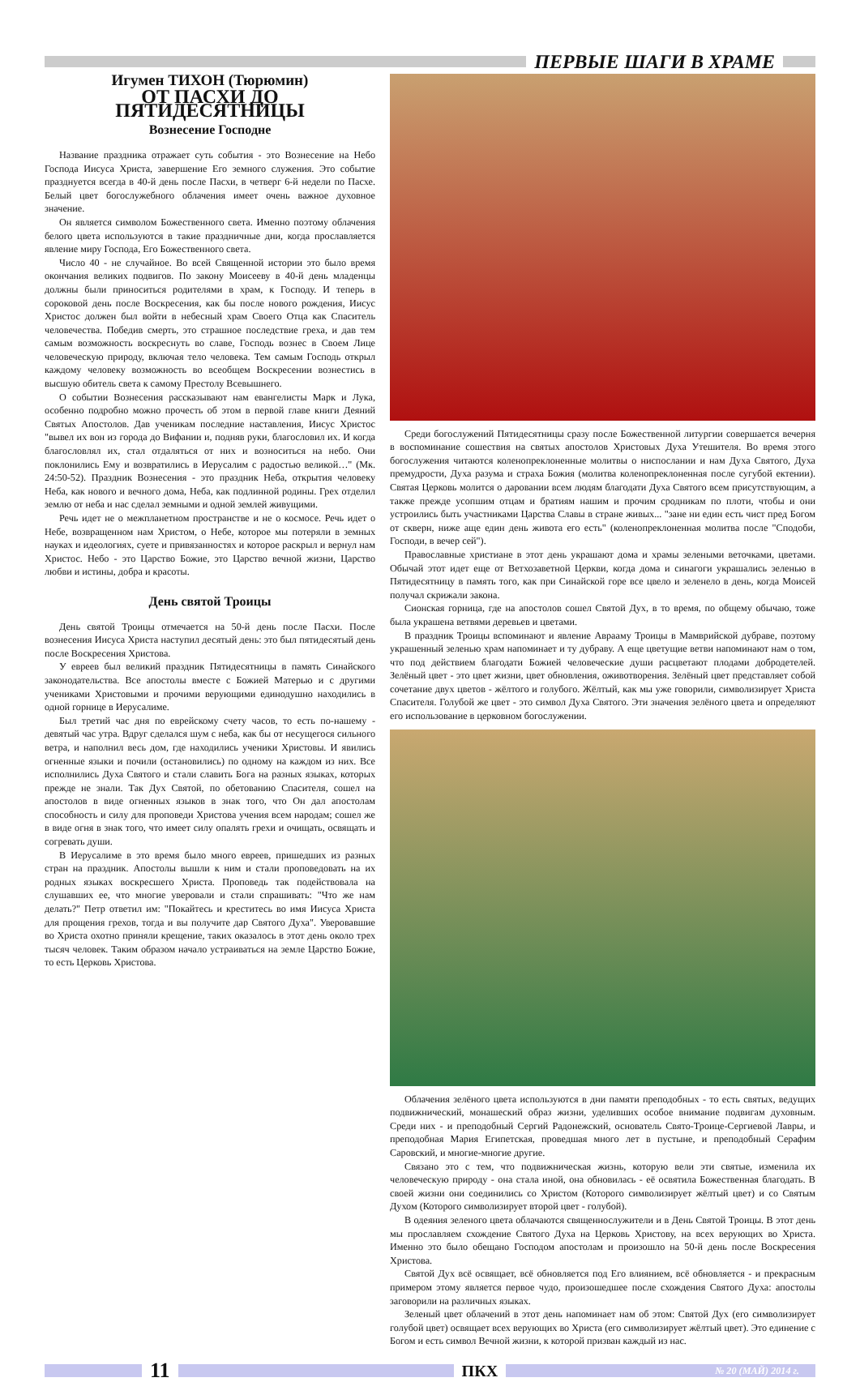ПЕРВЫЕ ШАГИ В ХРАМЕ
Игумен ТИХОН (Тюрюмин)
ОТ ПАСХИ ДО ПЯТИДЕСЯТНИЦЫ
Вознесение Господне
Название праздника отражает суть события - это Вознесение на Небо Господа Иисуса Христа, завершение Его земного служения. Это событие празднуется всегда в 40-й день после Пасхи, в четверг 6-й недели по Пасхе. Белый цвет богослужебного облачения имеет очень важное духовное значение.
Он является символом Божественного света. Именно поэтому облачения белого цвета используются в такие праздничные дни, когда прославляется явление миру Господа, Его Божественного света.
Число 40 - не случайное. Во всей Священной истории это было время окончания великих подвигов. По закону Моисееву в 40-й день младенцы должны были приноситься родителями в храм, к Господу. И теперь в сороковой день после Воскресения, как бы после нового рождения, Иисус Христос должен был войти в небесный храм Своего Отца как Спаситель человечества. Победив смерть, это страшное последствие греха, и дав тем самым возможность воскреснуть во славе, Господь вознес в Своем Лице человеческую природу, включая тело человека. Тем самым Господь открыл каждому человеку возможность во всеобщем Воскресении вознестись в высшую обитель света к самому Престолу Всевышнего.
О событии Вознесения рассказывают нам евангелисты Марк и Лука, особенно подробно можно прочесть об этом в первой главе книги Деяний Святых Апостолов. Дав ученикам последние наставления, Иисус Христос "вывел их вон из города до Вифании и, подняв руки, благословил их. И когда благословлял их, стал отдаляться от них и возноситься на небо. Они поклонились Ему и возвратились в Иерусалим с радостью великой…" (Мк. 24:50-52). Праздник Вознесения - это праздник Неба, открытия человеку Неба, как нового и вечного дома, Неба, как подлинной родины. Грех отделил землю от неба и нас сделал земными и одной землей живущими.
Речь идет не о межпланетном пространстве и не о космосе. Речь идет о Небе, возвращенном нам Христом, о Небе, которое мы потеряли в земных науках и идеологиях, суете и привязанностях и которое раскрыл и вернул нам Христос. Небо - это Царство Божие, это Царство вечной жизни, Царство любви и истины, добра и красоты.
День святой Троицы
День святой Троицы отмечается на 50-й день после Пасхи. После вознесения Иисуса Христа наступил десятый день: это был пятидесятый день после Воскресения Христова.
У евреев был великий праздник Пятидесятницы в память Синайского законодательства. Все апостолы вместе с Божией Матерью и с другими учениками Христовыми и прочими верующими единодушно находились в одной горнице в Иерусалиме.
Был третий час дня по еврейскому счету часов, то есть по-нашему - девятый час утра. Вдруг сделался шум с неба, как бы от несущегося сильного ветра, и наполнил весь дом, где находились ученики Христовы. И явились огненные языки и почили (остановились) по одному на каждом из них. Все исполнились Духа Святого и стали славить Бога на разных языках, которых прежде не знали. Так Дух Святой, по обетованию Спасителя, сошел на апостолов в виде огненных языков в знак того, что Он дал апостолам способность и силу для проповеди Христова учения всем народам; сошел же в виде огня в знак того, что имеет силу опалять грехи и очищать, освящать и согревать души.
В Иерусалиме в это время было много евреев, пришедших из разных стран на праздник. Апостолы вышли к ним и стали проповедовать на их родных языках воскресшего Христа. Проповедь так подействовала на слушавших ее, что многие уверовали и стали спрашивать: "Что же нам делать?" Петр ответил им: "Покайтесь и креститесь во имя Иисуса Христа для прощения грехов, тогда и вы получите дар Святого Духа". Уверовавшие во Христа охотно приняли крещение, таких оказалось в этот день около трех тысяч человек. Таким образом начало устраиваться на земле Царство Божие, то есть Церковь Христова.
Среди богослужений Пятидесятницы сразу после Божественной литургии совершается вечерня в воспоминание сошествия на святых апостолов Христовых Духа Утешителя. Во время этого богослужения читаются коленопреклоненные молитвы о ниспослании и нам Духа Святого, Духа премудрости, Духа разума и страха Божия (молитва коленопреклоненная после сугубой ектении). Святая Церковь молится о даровании всем людям благодати Духа Святого всем присутствующим, а также прежде усопшим отцам и братиям нашим и прочим сродникам по плоти, чтобы и они устроились быть участниками Царства Славы в стране живых... "зане ни един есть чист пред Богом от скверн, ниже аще един день живота его есть" (коленопреклоненная молитва после "Сподоби, Господи, в вечер сей").
Православные христиане в этот день украшают дома и храмы зелеными веточками, цветами. Обычай этот идет еще от Ветхозаветной Церкви, когда дома и синагоги украшались зеленью в Пятидесятницу в память того, как при Синайской горе все цвело и зеленело в день, когда Моисей получал скрижали закона.
Сионская горница, где на апостолов сошел Святой Дух, в то время, по общему обычаю, тоже была украшена ветвями деревьев и цветами.
В праздник Троицы вспоминают и явление Аврааму Троицы в Мамврийской дубраве, поэтому украшенный зеленью храм напоминает и ту дубраву. А еще цветущие ветви напоминают нам о том, что под действием благодати Божией человеческие души расцветают плодами добродетелей. Зелёный цвет - это цвет жизни, цвет обновления, оживотворения. Зелёный цвет представляет собой сочетание двух цветов - жёлтого и голубого. Жёлтый, как мы уже говорили, символизирует Христа Спасителя. Голубой же цвет - это символ Духа Святого. Эти значения зелёного цвета и определяют его использование в церковном богослужении.
Облачения зелёного цвета используются в дни памяти преподобных - то есть святых, ведущих подвижнический, монашеский образ жизни, уделивших особое внимание подвигам духовным. Среди них - и преподобный Сергий Радонежский, основатель Свято-Троице-Сергиевой Лавры, и преподобная Мария Египетская, проведшая много лет в пустыне, и преподобный Серафим Саровский, и многие-многие другие.
Связано это с тем, что подвижническая жизнь, которую вели эти святые, изменила их человеческую природу - она стала иной, она обновилась - её освятила Божественная благодать. В своей жизни они соединились со Христом (Которого символизирует жёлтый цвет) и со Святым Духом (Которого символизирует второй цвет - голубой).
В одеяния зеленого цвета облачаются священнослужители и в День Святой Троицы. В этот день мы прославляем схождение Святого Духа на Церковь Христову, на всех верующих во Христа. Именно это было обещано Господом апостолам и произошло на 50-й день после Воскресения Христова.
Святой Дух всё освящает, всё обновляется под Его влиянием, всё обновляется - и прекрасным примером этому является первое чудо, произошедшее после схождения Святого Духа: апостолы заговорили на различных языках.
Зеленый цвет облачений в этот день напоминает нам об этом: Святой Дух (его символизирует голубой цвет) освящает всех верующих во Христа (его символизирует жёлтый цвет). Это единение с Богом и есть символ Вечной жизни, к которой призван каждый из нас.
11
ПКХ
№ 20 (МАЙ) 2014 г.